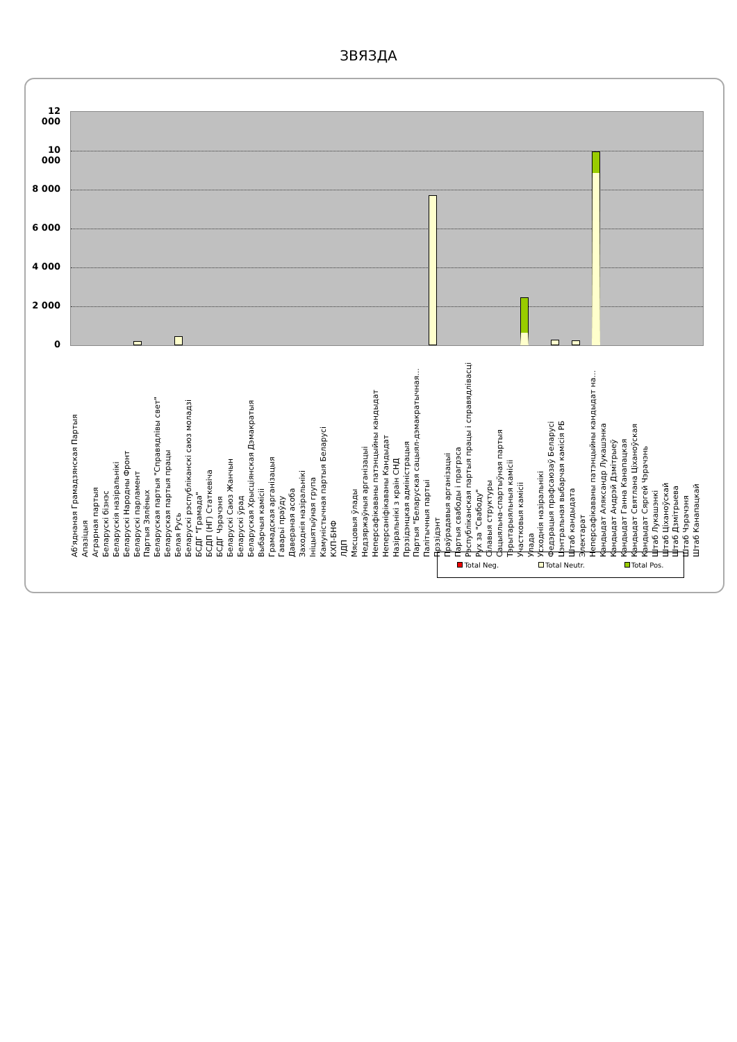ЗВЯЗДА
12 000
10 000
8 000
6 000
4 000
2 000
0
Аб'яднаная Грамадзянская Партыя Апазіцыя Аграрная партыя Беларускі бізнэс Беларускія назіральнікі Беларускі Народны Фронт Беларускі парламент Партыя Зялёных Беларуская партыя "Справядлівы свет" Беларуская партыя працы Белая Русь Беларускі рэспубліканскі саюз моладзі БСДГ "Грамада" БСДП (НГ) Статкевіча БСДГ Чэрачэня Беларускі Саюз Жанчын Беларускі ўрад Беларуская Хрысціянская Дэмакратыя Выбарчыя камісіі Грамадская арганізацыя Гаварьі праўду Даверaная асоба Заходнія назіральнікі Ініцыятыўная група Камуністычная партыя Беларусі КХП-БНФ ЛДП Мясцовыя ўлады Недзяржаўныя арганізацыі Неперсафікаваны патэнцыйны кандыдат Неперсаніфікаваны Кандыдат Назіральнікі з краін СНД Прэзідэнцкая адміністрацыя Партыя "Беларуская сацыял-дэмакратычная... Палітычныя партыі Прэзідэнт Праўрадавыя арганізацыі Партыя свабоды і прагрэса Рэспубліканская партыя працы і справядлівасці Рух за "Свабоду" Сілавыя структуры Сацыяльна-спартыўная партыя Тэрытарыяльныя камісіі Участковыя камісіі Улада Усходнія назіральнікі Федэрацыя прафсаюзаў Беларусі Цэнтральная выбарчая камісія РБ Штаб кандыдата Электарат Неперсафікаваны патэнцыйны кандыдат на... Кандыдат Аляксандр Лукашэнка Кандыдат Андрэй Дзмітрыеў Кандыдат Ганна Канапацкая Кандыдат Святлана Ціханоўская Кандыдат Сяргей Чэрачэнь Штаб Лукашэнкі Штаб Ціханоўскай Штаб Дзмітрыева Штаб Чэрачэня Штаб Канапацкай
Total Neg. Total Neutr. Total Pos.